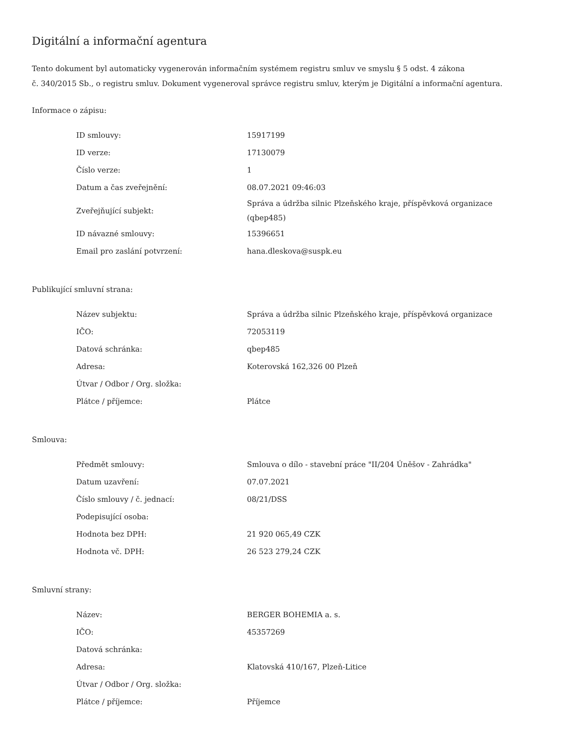Digitální a informační agentura
Tento dokument byl automaticky vygenerován informačním systémem registru smluv ve smyslu § 5 odst. 4 zákona
č. 340/2015 Sb., o registru smluv. Dokument vygeneroval správce registru smluv, kterým je Digitální a informační agentura.
Informace o zápisu:
| ID smlouvy: | 15917199 |
| ID verze: | 17130079 |
| Číslo verze: | 1 |
| Datum a čas zveřejnění: | 08.07.2021 09:46:03 |
| Zveřejňující subjekt: | Správa a údržba silnic Plzeňského kraje, příspěvková organizace (qbep485) |
| ID návazné smlouvy: | 15396651 |
| Email pro zaslání potvrzení: | hana.dleskova@suspk.eu |
Publikující smluvní strana:
| Název subjektu: | Správa a údržba silnic Plzeňského kraje, příspěvková organizace |
| IČO: | 72053119 |
| Datová schránka: | qbep485 |
| Adresa: | Koterovská 162,326 00 Plzeň |
| Útvar / Odbor / Org. složka: | |
| Plátce / příjemce: | Plátce |
Smlouva:
| Předmět smlouvy: | Smlouva o dílo - stavební práce "II/204 Úněšov - Zahrádka" |
| Datum uzavření: | 07.07.2021 |
| Číslo smlouvy / č. jednací: | 08/21/DSS |
| Podepisující osoba: | |
| Hodnota bez DPH: | 21 920 065,49 CZK |
| Hodnota vč. DPH: | 26 523 279,24 CZK |
Smluvní strany:
| Název: | BERGER BOHEMIA a. s. |
| IČO: | 45357269 |
| Datová schránka: | |
| Adresa: | Klatovská 410/167, Plzeň-Litice |
| Útvar / Odbor / Org. složka: | |
| Plátce / příjemce: | Příjemce |